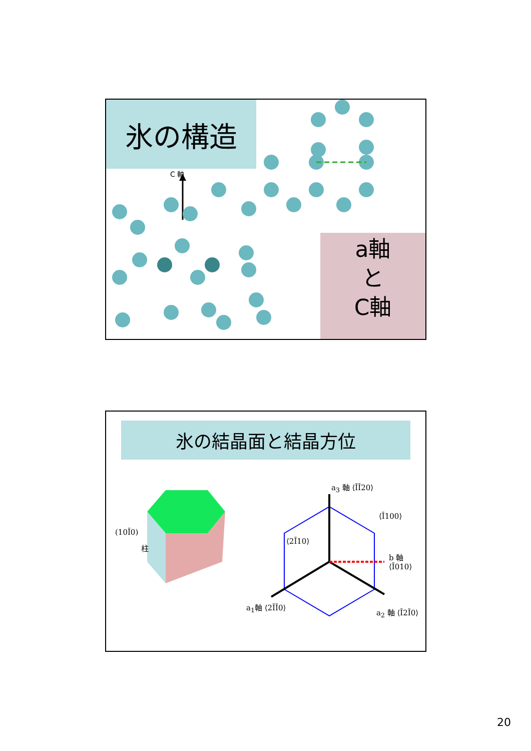氷の構造
C 軸
a軸
と
C軸
氷の結晶面と結晶方位
(10Ī0)
柱
a<sub>3</sub> 軸 ⟨ĪĪ20⟩
b 軸 ⟨Ī010⟩
a<sub>1</sub>軸 ⟨2ĪĪ0⟩
a<sub>2</sub> 軸 ⟨Ī2Ī0⟩
⟨2Ī10⟩
⟨Ī100⟩
20